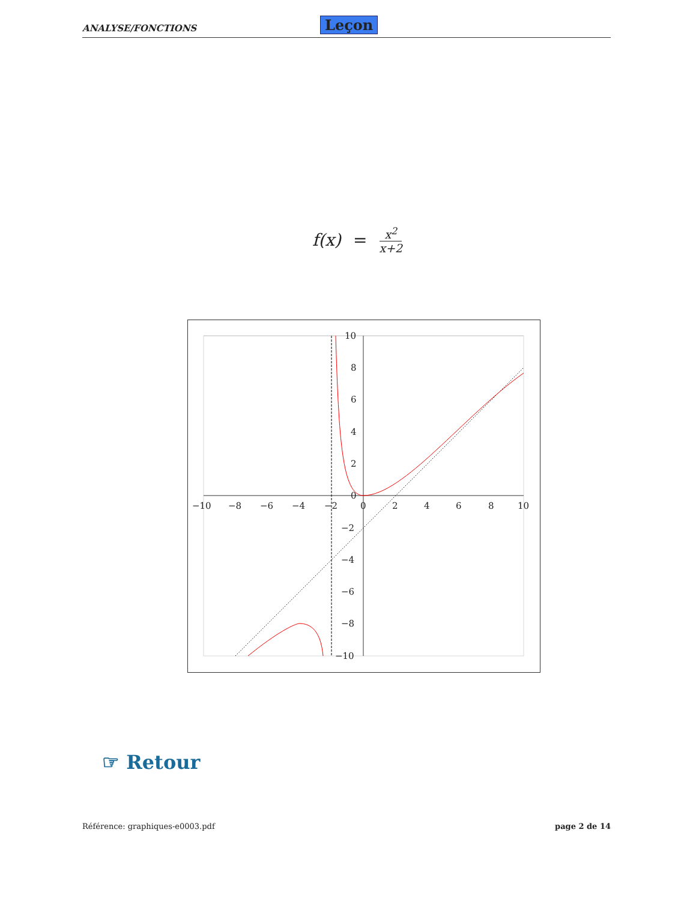ANALYSE/FONCTIONS Leçon
f(x) = x<sup>2</sup> x+2
−10
−8
−6
−4
−2
0
2
4
6
8
10
10
8
6
4
2
0
−2
−4
−6
−8
−10
☞ Retour
Référence: graphiques-e0003.pdf page 2 de 14